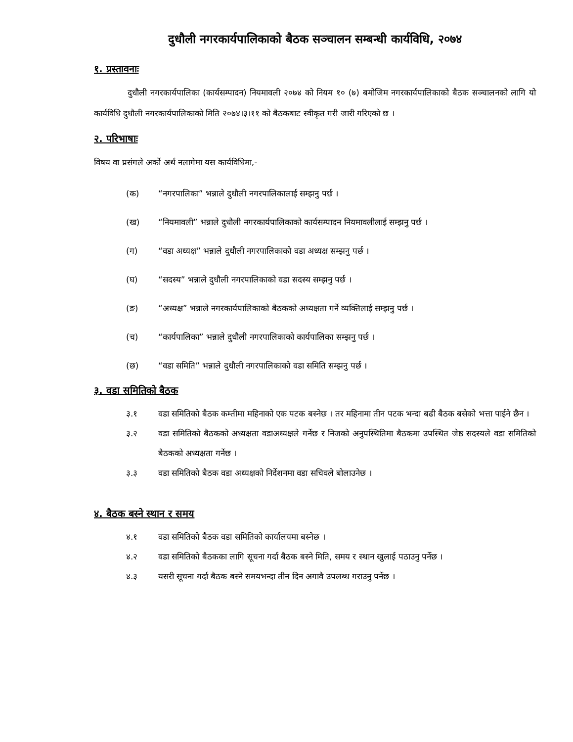दुधौली नगरकार्यपालिकाको बैठक सञ्चालन सम्बन्धी कार्यविधि, २०७४
१. प्रस्तावनाः
दुधौली नगरकार्यपालिका (कार्यसम्पादन) नियमावली २०७४ को नियम १० (७) बमोजिम नगरकार्यपालिकाको बैठक सञ्चालनको लागि यो कार्यविधि दुधौली नगरकार्यपालिकाको मिति २०७४।३।११ को बैठकबाट स्वीकृत गरी जारी गरिएको छ ।
२. परिभाषाः
विषय वा प्रसंगले अर्को अर्थ नलागेमा यस कार्यविधिमा,-
(क) “नगरपालिका” भन्नाले दुधौली नगरपालिकालाई सम्झनु पर्छ ।
(ख) “नियमावली” भन्नाले दुधौली नगरकार्यपालिकाको कार्यसम्पादन नियमावलीलाई सम्झनु पर्छ ।
(ग) “वडा अध्यक्ष” भन्नाले दुधौली नगरपालिकाको वडा अध्यक्ष सम्झनु पर्छ ।
(घ) “सदस्य” भन्नाले दुधौली नगरपालिकाको वडा सदस्य सम्झनु पर्छ ।
(ङ) “अध्यक्ष” भन्नाले नगरकार्यपालिकाको बैठकको अध्यक्षता गर्ने व्यक्तिलाई सम्झनु पर्छ ।
(च) “कार्यपालिका” भन्नाले दुधौली नगरपालिकाको कार्यपालिका सम्झनु पर्छ ।
(छ) “वडा समिति” भन्नाले दुधौली नगरपालिकाको वडा समिति सम्झनु पर्छ ।
३. वडा समितिको बैठक
३.१ वडा समितिको बैठक कम्तीमा महिनाको एक पटक बस्नेछ । तर महिनामा तीन पटक भन्दा बढी बैठक बसेको भत्ता पाईने छैन ।
३.२ वडा समितिको बैठकको अध्यक्षता वडाअध्यक्षले गर्नेछ र निजको अनुपस्थितिमा बैठकमा उपस्थित जेष्ठ सदस्यले वडा समितिको बैठकको अध्यक्षता गर्नेछ ।
३.३ वडा समितिको बैठक वडा अध्यक्षको निर्देशनमा वडा सचिवले बोलाउनेछ ।
४. बैठक बस्ने स्थान र समय
४.१ वडा समितिको बैठक वडा समितिको कार्यालयमा बस्नेछ ।
४.२ वडा समितिको बैठकका लागि सूचना गर्दा बैठक बस्ने मिति, समय र स्थान खुलाई पठाउनु पर्नेछ ।
४.३ यसरी सूचना गर्दा बैठक बस्ने समयभन्दा तीन दिन अगावै उपलब्ध गराउनु पर्नेछ ।